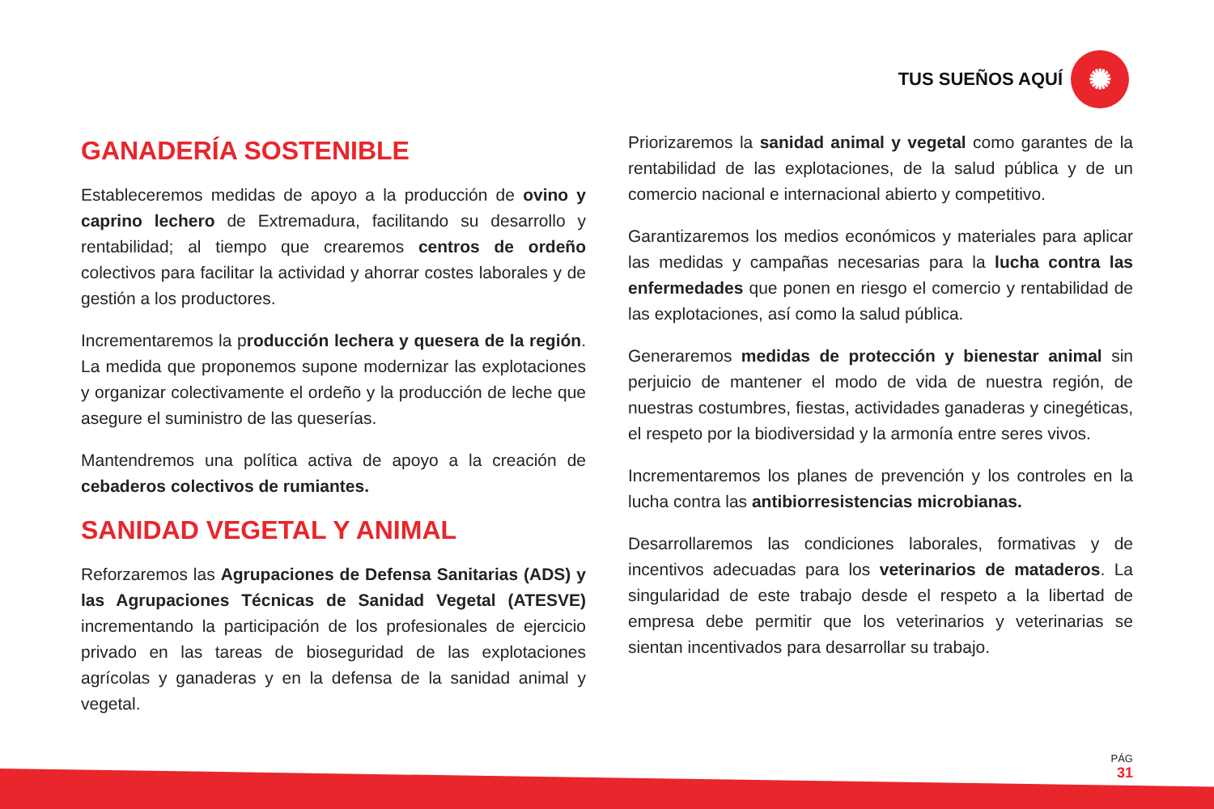TUS SUEÑOS AQUÍ
✺
GANADERÍA SOSTENIBLE
Estableceremos medidas de apoyo a la producción de ovino y caprino lechero de Extremadura, facilitando su desarrollo y rentabilidad; al tiempo que crearemos centros de ordeño colectivos para facilitar la actividad y ahorrar costes laborales y de gestión a los productores.
Incrementaremos la producción lechera y quesera de la región. La medida que proponemos supone modernizar las explotaciones y organizar colectivamente el ordeño y la producción de leche que asegure el suministro de las queserías.
Mantendremos una política activa de apoyo a la creación de cebaderos colectivos de rumiantes.
SANIDAD VEGETAL Y ANIMAL
Reforzaremos las Agrupaciones de Defensa Sanitarias (ADS) y las Agrupaciones Técnicas de Sanidad Vegetal (ATESVE) incrementando la participación de los profesionales de ejercicio privado en las tareas de bioseguridad de las explotaciones agrícolas y ganaderas y en la defensa de la sanidad animal y vegetal.
Priorizaremos la sanidad animal y vegetal como garantes de la rentabilidad de las explotaciones, de la salud pública y de un comercio nacional e internacional abierto y competitivo.
Garantizaremos los medios económicos y materiales para aplicar las medidas y campañas necesarias para la lucha contra las enfermedades que ponen en riesgo el comercio y rentabilidad de las explotaciones, así como la salud pública.
Generaremos medidas de protección y bienestar animal sin perjuicio de mantener el modo de vida de nuestra región, de nuestras costumbres, fiestas, actividades ganaderas y cinegéticas, el respeto por la biodiversidad y la armonía entre seres vivos.
Incrementaremos los planes de prevención y los controles en la lucha contra las antibiorresistencias microbianas.
Desarrollaremos las condiciones laborales, formativas y de incentivos adecuadas para los veterinarios de mataderos. La singularidad de este trabajo desde el respeto a la libertad de empresa debe permitir que los veterinarios y veterinarias se sientan incentivados para desarrollar su trabajo.
PÁG
31